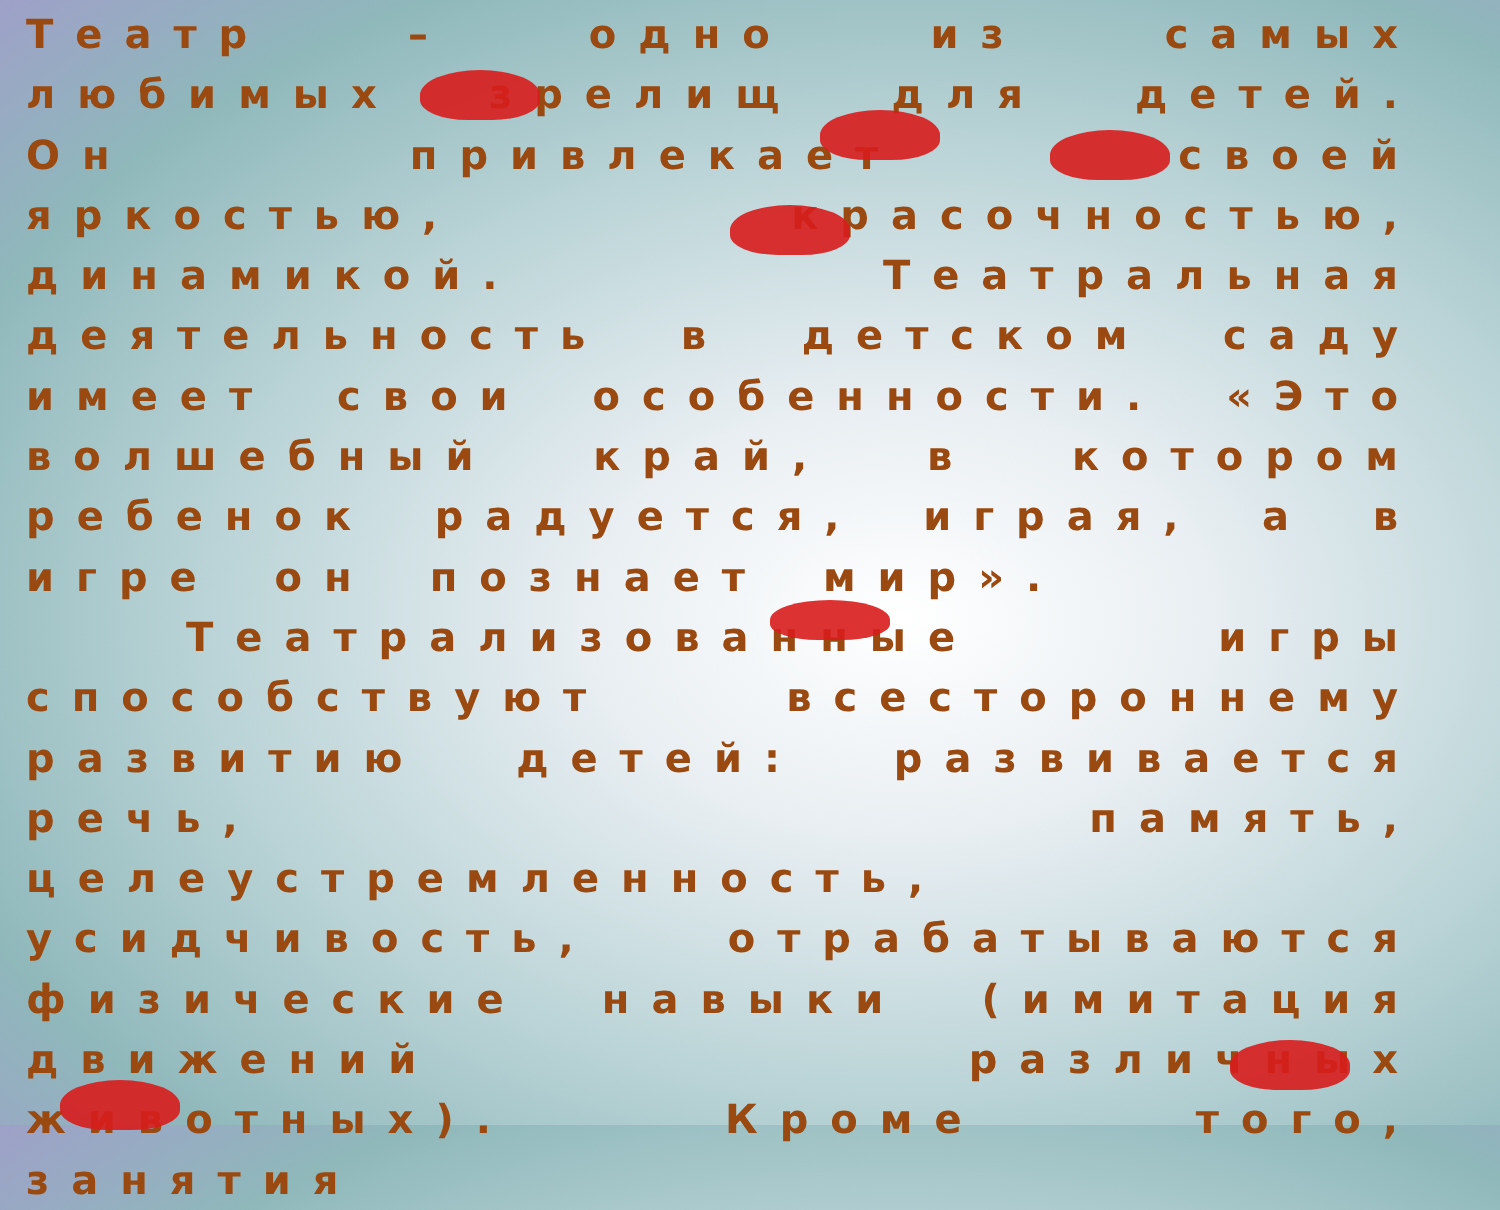Театр – одно из самых любимых зрелищ для детей. Он привлекает своей яркостью, красочностью, динамикой. Театральная деятельность в детском саду имеет свои особенности. «Это волшебный край, в котором ребенок радуется, играя, а в игре он познает мир».
Театрализованные игры способствуют всестороннему развитию детей: развивается речь, память, целеустремленность, усидчивость, отрабатываются физические навыки (имитация движений различных животных). Кроме того, занятия